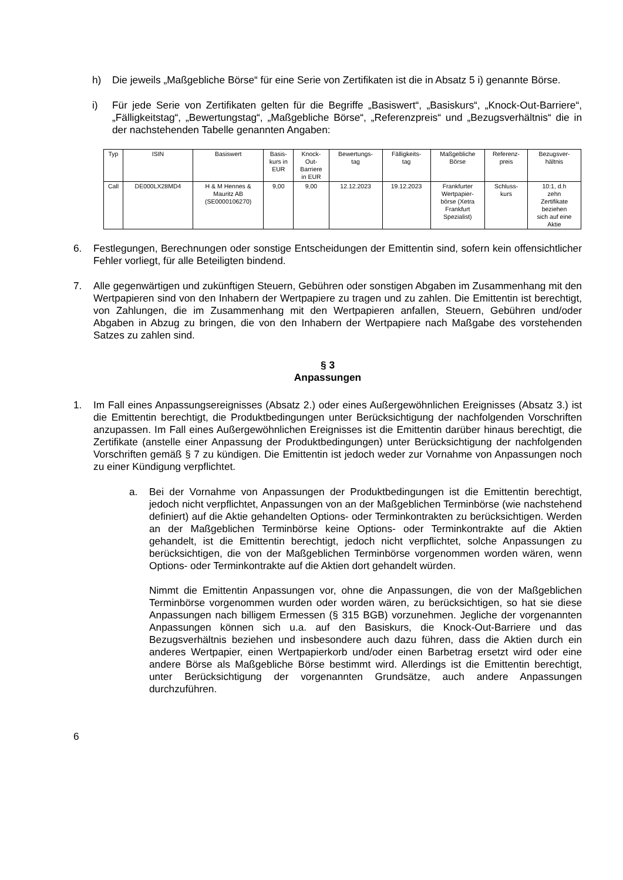h) Die jeweils „Maßgebliche Börse“ für eine Serie von Zertifikaten ist die in Absatz 5 i) genannte Börse.
i) Für jede Serie von Zertifikaten gelten für die Begriffe „Basiswert“, „Basiskurs“, „Knock-Out-Barriere“, „Fälligkeitstag“, „Bewertungstag“, „Maßgebliche Börse“, „Referenzpreis“ und „Bezugsverhältnis“ die in der nachstehenden Tabelle genannten Angaben:
| Typ | ISIN | Basiswert | Basis- kurs in EUR | Knock- Out- Barriere in EUR | Bewertungs- tag | Fälligkeits- tag | Maßgebliche Börse | Referenz- preis | Bezugsver- hältnis |
| --- | --- | --- | --- | --- | --- | --- | --- | --- | --- |
| Call | DE000LX28MD4 | H & M Hennes & Mauritz AB (SE0000106270) | 9,00 | 9,00 | 12.12.2023 | 19.12.2023 | Frankfurter Wertpapier- börse (Xetra Frankfurt Spezialist) | Schluss- kurs | 10:1, d.h zehn Zertifikate beziehen sich auf eine Aktie |
6. Festlegungen, Berechnungen oder sonstige Entscheidungen der Emittentin sind, sofern kein offensichtlicher Fehler vorliegt, für alle Beteiligten bindend.
7. Alle gegenwärtigen und zukünftigen Steuern, Gebühren oder sonstigen Abgaben im Zusammenhang mit den Wertpapieren sind von den Inhabern der Wertpapiere zu tragen und zu zahlen. Die Emittentin ist berechtigt, von Zahlungen, die im Zusammenhang mit den Wertpapieren anfallen, Steuern, Gebühren und/oder Abgaben in Abzug zu bringen, die von den Inhabern der Wertpapiere nach Maßgabe des vorstehenden Satzes zu zahlen sind.
§ 3
Anpassungen
1. Im Fall eines Anpassungsereignisses (Absatz 2.) oder eines Außergewöhnlichen Ereignisses (Absatz 3.) ist die Emittentin berechtigt, die Produktbedingungen unter Berücksichtigung der nachfolgenden Vorschriften anzupassen. Im Fall eines Außergewöhnlichen Ereignisses ist die Emittentin darüber hinaus berechtigt, die Zertifikate (anstelle einer Anpassung der Produktbedingungen) unter Berücksichtigung der nachfolgenden Vorschriften gemäß § 7 zu kündigen. Die Emittentin ist jedoch weder zur Vornahme von Anpassungen noch zu einer Kündigung verpflichtet.
a. Bei der Vornahme von Anpassungen der Produktbedingungen ist die Emittentin berechtigt, jedoch nicht verpflichtet, Anpassungen von an der Maßgeblichen Terminbörse (wie nachstehend definiert) auf die Aktie gehandelten Options- oder Terminkontrakten zu berücksichtigen. Werden an der Maßgeblichen Terminbörse keine Options- oder Terminkontrakte auf die Aktien gehandelt, ist die Emittentin berechtigt, jedoch nicht verpflichtet, solche Anpassungen zu berücksichtigen, die von der Maßgeblichen Terminbörse vorgenommen worden wären, wenn Options- oder Terminkontrakte auf die Aktien dort gehandelt würden.
Nimmt die Emittentin Anpassungen vor, ohne die Anpassungen, die von der Maßgeblichen Terminbörse vorgenommen wurden oder worden wären, zu berücksichtigen, so hat sie diese Anpassungen nach billigem Ermessen (§ 315 BGB) vorzunehmen. Jegliche der vorgenannten Anpassungen können sich u.a. auf den Basiskurs, die Knock-Out-Barriere und das Bezugsverhältnis beziehen und insbesondere auch dazu führen, dass die Aktien durch ein anderes Wertpapier, einen Wertpapierkorb und/oder einen Barbetrag ersetzt wird oder eine andere Börse als Maßgebliche Börse bestimmt wird. Allerdings ist die Emittentin berechtigt, unter Berücksichtigung der vorgenannten Grundsätze, auch andere Anpassungen durchzuführen.
6